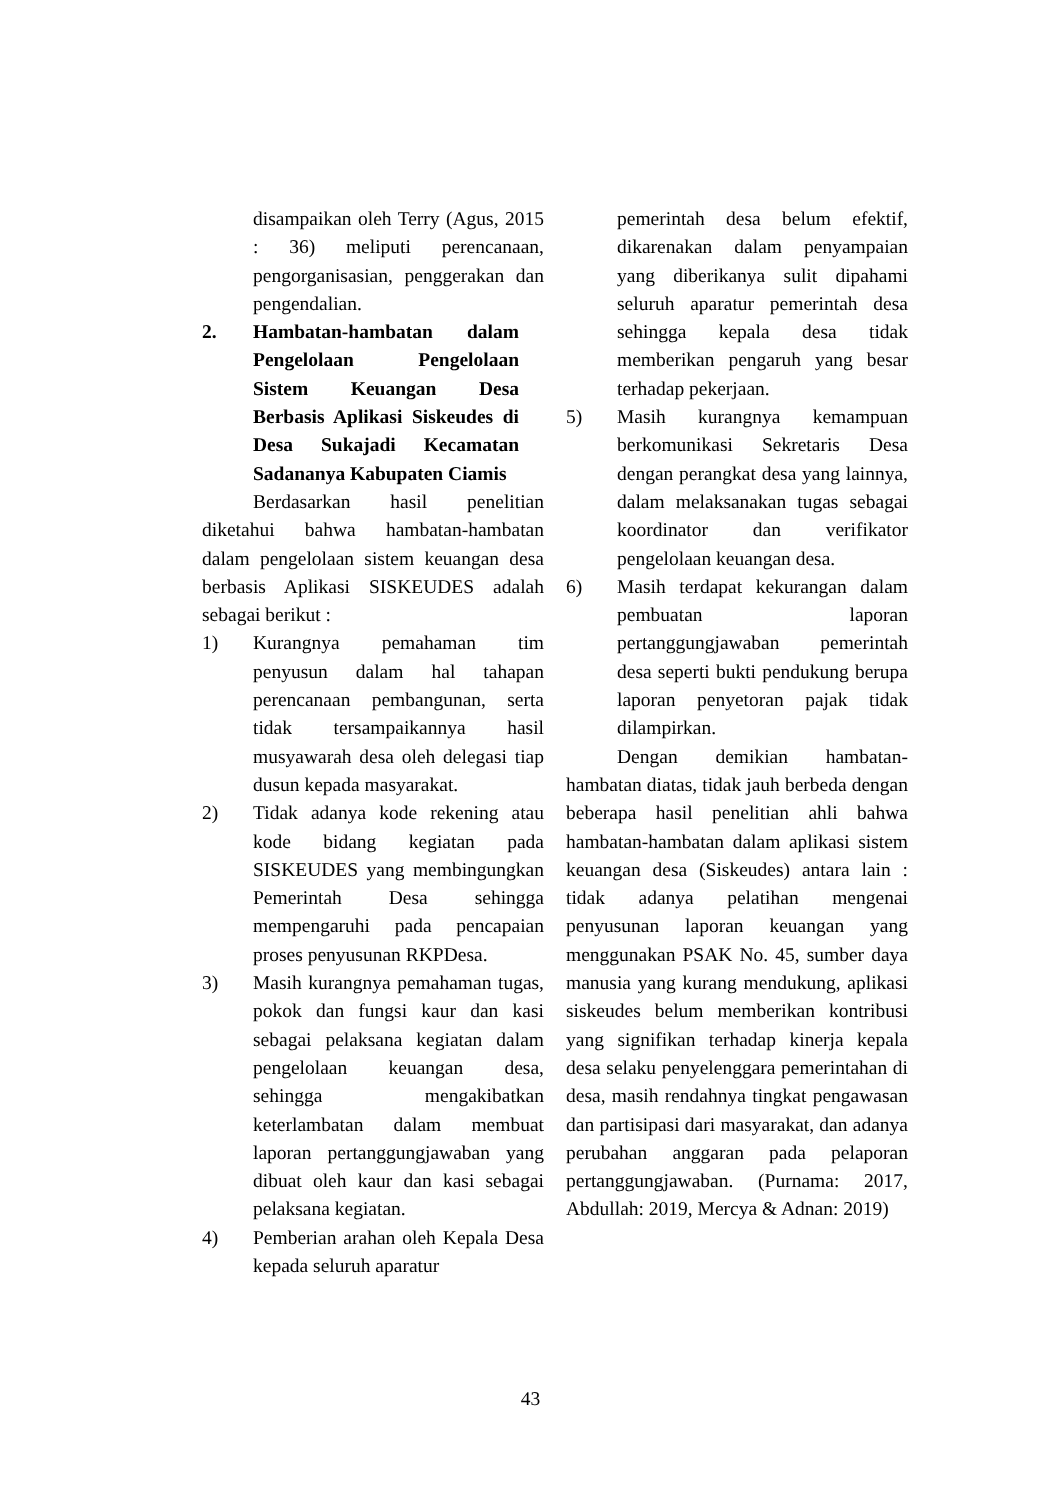disampaikan oleh Terry (Agus, 2015 : 36) meliputi perencanaan, pengorganisasian, penggerakan dan pengendalian.
2. Hambatan-hambatan dalam Pengelolaan Pengelolaan Sistem Keuangan Desa Berbasis Aplikasi Siskeudes di Desa Sukajadi Kecamatan Sadananya Kabupaten Ciamis
Berdasarkan hasil penelitian diketahui bahwa hambatan-hambatan dalam pengelolaan sistem keuangan desa berbasis Aplikasi SISKEUDES adalah sebagai berikut :
1) Kurangnya pemahaman tim penyusun dalam hal tahapan perencanaan pembangunan, serta tidak tersampaikannya hasil musyawarah desa oleh delegasi tiap dusun kepada masyarakat.
2) Tidak adanya kode rekening atau kode bidang kegiatan pada SISKEUDES yang membingungkan Pemerintah Desa sehingga mempengaruhi pada pencapaian proses penyusunan RKPDesa.
3) Masih kurangnya pemahaman tugas, pokok dan fungsi kaur dan kasi sebagai pelaksana kegiatan dalam pengelolaan keuangan desa, sehingga mengakibatkan keterlambatan dalam membuat laporan pertanggungjawaban yang dibuat oleh kaur dan kasi sebagai pelaksana kegiatan.
4) Pemberian arahan oleh Kepala Desa kepada seluruh aparatur
pemerintah desa belum efektif, dikarenakan dalam penyampaian yang diberikanya sulit dipahami seluruh aparatur pemerintah desa sehingga kepala desa tidak memberikan pengaruh yang besar terhadap pekerjaan.
5) Masih kurangnya kemampuan berkomunikasi Sekretaris Desa dengan perangkat desa yang lainnya, dalam melaksanakan tugas sebagai koordinator dan verifikator pengelolaan keuangan desa.
6) Masih terdapat kekurangan dalam pembuatan laporan pertanggungjawaban pemerintah desa seperti bukti pendukung berupa laporan penyetoran pajak tidak dilampirkan.
Dengan demikian hambatan-hambatan diatas, tidak jauh berbeda dengan beberapa hasil penelitian ahli bahwa hambatan-hambatan dalam aplikasi sistem keuangan desa (Siskeudes) antara lain : tidak adanya pelatihan mengenai penyusunan laporan keuangan yang menggunakan PSAK No. 45, sumber daya manusia yang kurang mendukung, aplikasi siskeudes belum memberikan kontribusi yang signifikan terhadap kinerja kepala desa selaku penyelenggara pemerintahan di desa, masih rendahnya tingkat pengawasan dan partisipasi dari masyarakat, dan adanya perubahan anggaran pada pelaporan pertanggungjawaban. (Purnama: 2017, Abdullah: 2019, Mercya & Adnan: 2019)
43